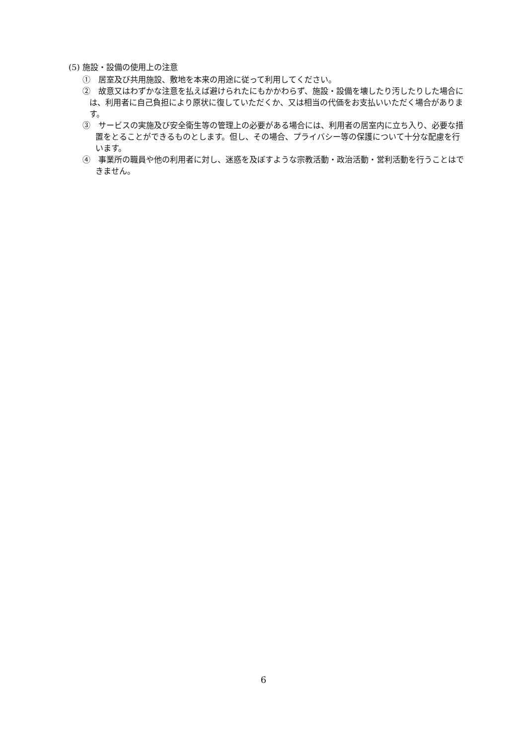(5) 施設・設備の使用上の注意
①　居室及び共用施設、敷地を本来の用途に従って利用してください。
②　故意又はわずかな注意を払えば避けられたにもかかわらず、施設・設備を壊したり汚したりした場合には、利用者に自己負担により原状に復していただくか、又は相当の代価をお支払いいただく場合があります。
③　サービスの実施及び安全衛生等の管理上の必要がある場合には、利用者の居室内に立ち入り、必要な措置をとることができるものとします。但し、その場合、プライバシー等の保護について十分な配慮を行います。
④　事業所の職員や他の利用者に対し、迷惑を及ぼすような宗教活動・政治活動・営利活動を行うことはできません。
6